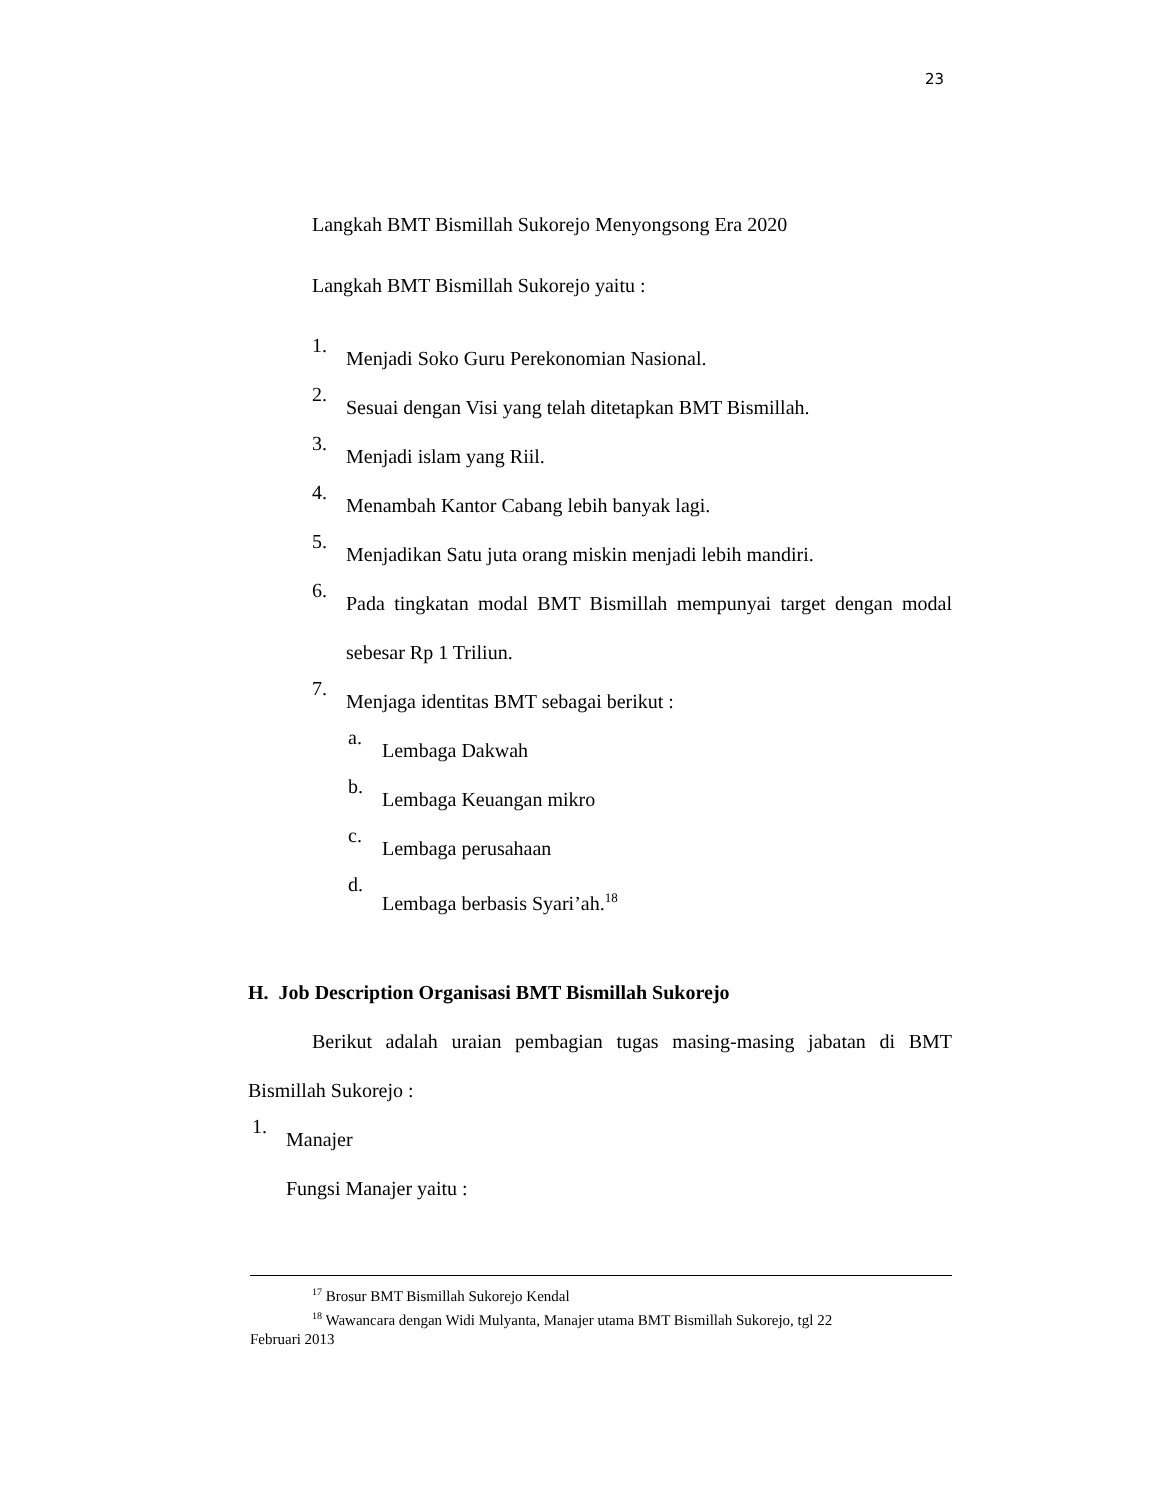23
Langkah BMT Bismillah Sukorejo Menyongsong Era 2020
Langkah BMT Bismillah Sukorejo yaitu :
1. Menjadi Soko Guru Perekonomian Nasional.
2. Sesuai dengan Visi yang telah ditetapkan BMT Bismillah.
3. Menjadi islam yang Riil.
4. Menambah Kantor Cabang lebih banyak lagi.
5. Menjadikan Satu juta orang miskin menjadi lebih mandiri.
6. Pada tingkatan modal BMT Bismillah mempunyai target dengan modal sebesar Rp 1 Triliun.
7. Menjaga identitas BMT sebagai berikut :
a. Lembaga Dakwah
b. Lembaga Keuangan mikro
c. Lembaga perusahaan
d. Lembaga berbasis Syari’ah.<sup>18</sup>
H. Job Description Organisasi BMT Bismillah Sukorejo
Berikut adalah uraian pembagian tugas masing-masing jabatan di BMT Bismillah Sukorejo :
1. Manajer
Fungsi Manajer yaitu :
<sup>17</sup> Brosur BMT Bismillah Sukorejo Kendal
<sup>18</sup> Wawancara dengan Widi Mulyanta, Manajer utama BMT Bismillah Sukorejo, tgl 22
Februari 2013